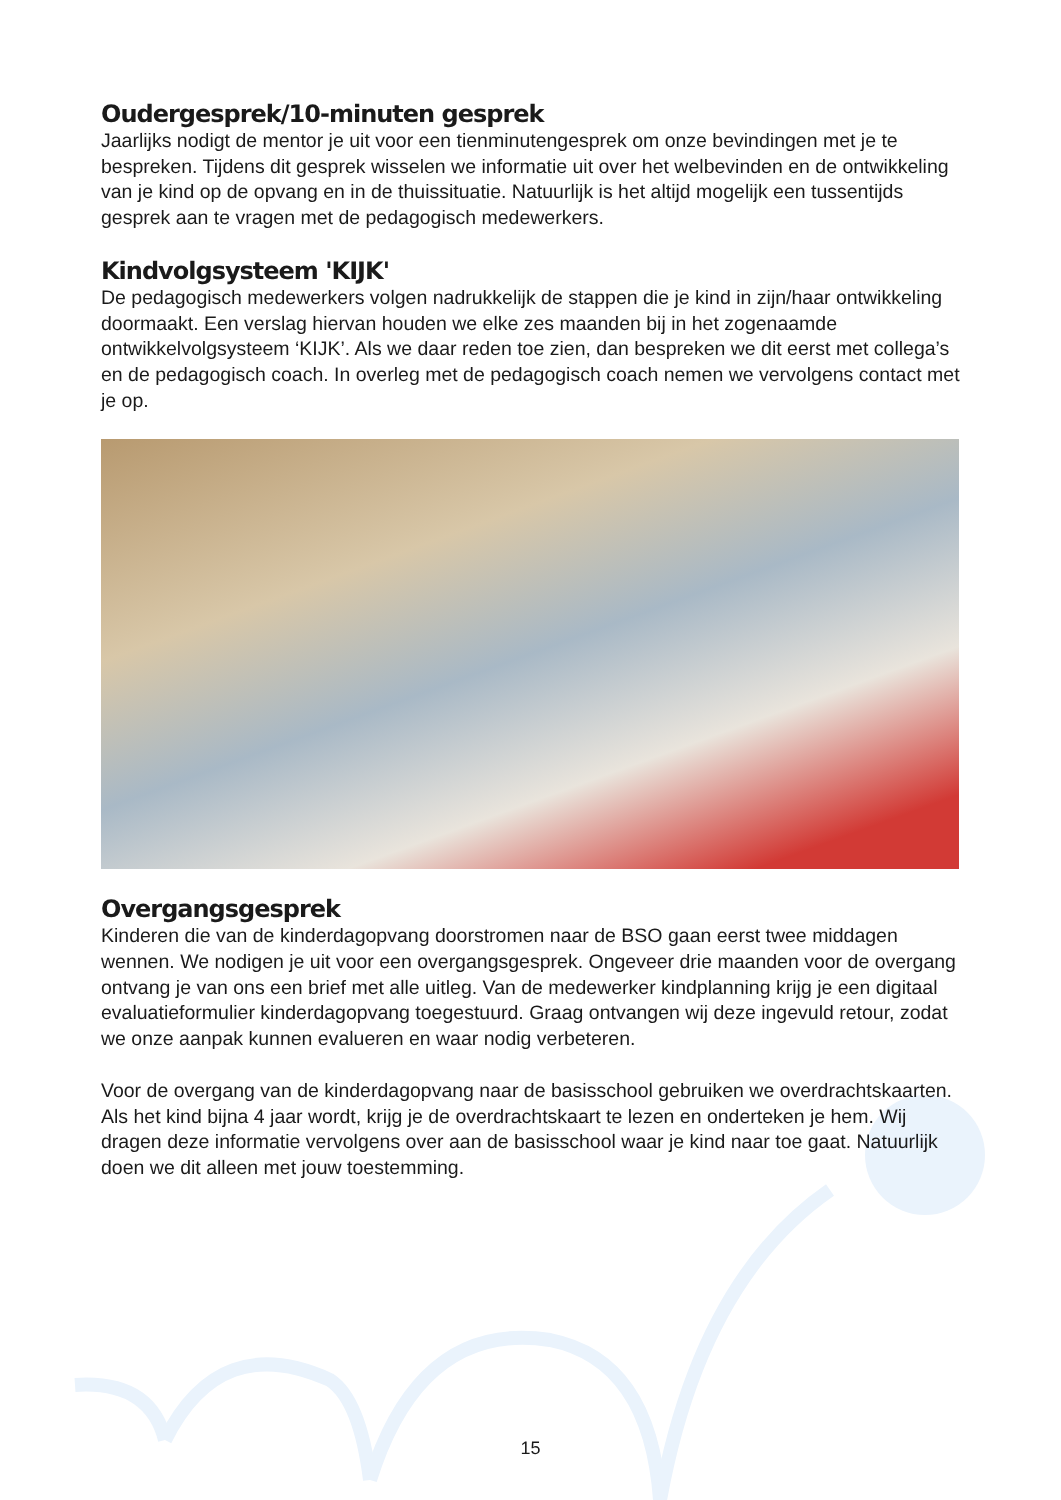Oudergesprek/10-minuten gesprek
Jaarlijks nodigt de mentor je uit voor een tienminutengesprek om onze bevindingen met je te bespreken. Tijdens dit gesprek wisselen we informatie uit over het welbevinden en de ontwikkeling van je kind op de opvang en in de thuissituatie. Natuurlijk is het altijd mogelijk een tussentijds gesprek aan te vragen met de pedagogisch medewerkers.
Kindvolgsysteem 'KIJK'
De pedagogisch medewerkers volgen nadrukkelijk de stappen die je kind in zijn/haar ontwikkeling doormaakt. Een verslag hiervan houden we elke zes maanden bij in het zogenaamde ontwikkelvolgsysteem ‘KIJK’. Als we daar reden toe zien, dan bespreken we dit eerst met collega’s en de pedagogisch coach. In overleg met de pedagogisch coach nemen we vervolgens contact met je op.
Overgangsgesprek
Kinderen die van de kinderdagopvang doorstromen naar de BSO gaan eerst twee middagen wennen. We nodigen je uit voor een overgangsgesprek. Ongeveer drie maanden voor de overgang ontvang je van ons een brief met alle uitleg. Van de medewerker kindplanning krijg je een digitaal evaluatieformulier kinderdagopvang toegestuurd. Graag ontvangen wij deze ingevuld retour, zodat we onze aanpak kunnen evalueren en waar nodig verbeteren.
Voor de overgang van de kinderdagopvang naar de basisschool gebruiken we overdrachtskaarten. Als het kind bijna 4 jaar wordt, krijg je de overdrachtskaart te lezen en onderteken je hem. Wij dragen deze informatie vervolgens over aan de basisschool waar je kind naar toe gaat. Natuurlijk doen we dit alleen met jouw toestemming.
15